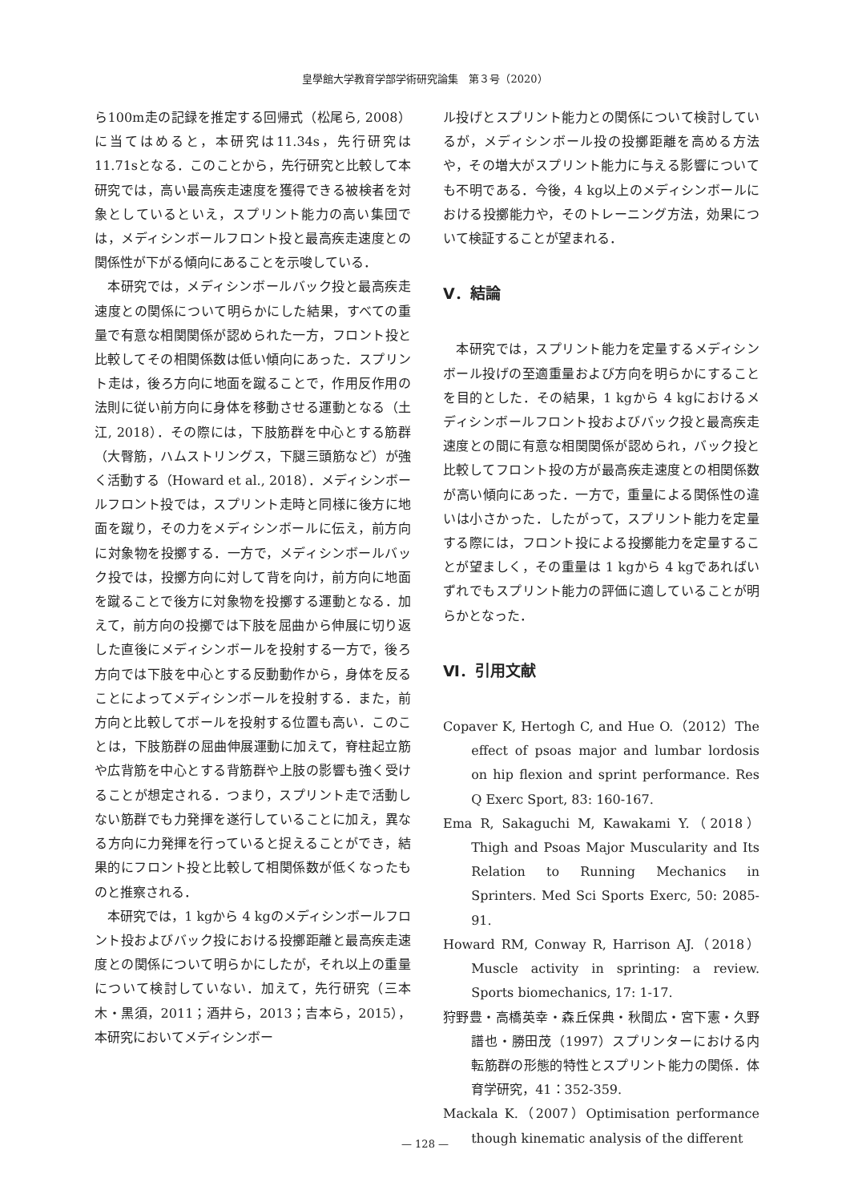皇學館大学教育学部学術研究論集　第３号（2020）
ら100m走の記録を推定する回帰式（松尾ら, 2008）に当てはめると，本研究は11.34s，先行研究は11.71sとなる．このことから，先行研究と比較して本研究では，高い最高疾走速度を獲得できる被検者を対象としているといえ，スプリント能力の高い集団では，メディシンボールフロント投と最高疾走速度との関係性が下がる傾向にあることを示唆している．
本研究では，メディシンボールバック投と最高疾走速度との関係について明らかにした結果，すべての重量で有意な相関関係が認められた一方，フロント投と比較してその相関係数は低い傾向にあった．スプリント走は，後ろ方向に地面を蹴ることで，作用反作用の法則に従い前方向に身体を移動させる運動となる（土江, 2018）．その際には，下肢筋群を中心とする筋群（大臀筋，ハムストリングス，下腿三頭筋など）が強く活動する（Howard et al., 2018）．メディシンボールフロント投では，スプリント走時と同様に後方に地面を蹴り，その力をメディシンボールに伝え，前方向に対象物を投擲する．一方で，メディシンボールバック投では，投擲方向に対して背を向け，前方向に地面を蹴ることで後方に対象物を投擲する運動となる．加えて，前方向の投擲では下肢を屈曲から伸展に切り返した直後にメディシンボールを投射する一方で，後ろ方向では下肢を中心とする反動動作から，身体を反ることによってメディシンボールを投射する．また，前方向と比較してボールを投射する位置も高い．このことは，下肢筋群の屈曲伸展運動に加えて，脊柱起立筋や広背筋を中心とする背筋群や上肢の影響も強く受けることが想定される．つまり，スプリント走で活動しない筋群でも力発揮を遂行していることに加え，異なる方向に力発揮を行っていると捉えることができ，結果的にフロント投と比較して相関係数が低くなったものと推察される．
本研究では，1 kgから 4 kgのメディシンボールフロント投およびバック投における投擲距離と最高疾走速度との関係について明らかにしたが，それ以上の重量について検討していない．加えて，先行研究（三本木・黒須，2011；酒井ら，2013；吉本ら，2015），本研究においてメディシンボー
ル投げとスプリント能力との関係について検討しているが，メディシンボール投の投擲距離を高める方法や，その増大がスプリント能力に与える影響についても不明である．今後，4 kg以上のメディシンボールにおける投擲能力や，そのトレーニング方法，効果について検証することが望まれる．
Ⅴ．結論
本研究では，スプリント能力を定量するメディシンボール投げの至適重量および方向を明らかにすることを目的とした．その結果，1 kgから 4 kgにおけるメディシンボールフロント投およびバック投と最高疾走速度との間に有意な相関関係が認められ，バック投と比較してフロント投の方が最高疾走速度との相関係数が高い傾向にあった．一方で，重量による関係性の違いは小さかった．したがって，スプリント能力を定量する際には，フロント投による投擲能力を定量することが望ましく，その重量は 1 kgから 4 kgであればいずれでもスプリント能力の評価に適していることが明らかとなった．
Ⅵ．引用文献
Copaver K, Hertogh C, and Hue O.（2012）The effect of psoas major and lumbar lordosis on hip flexion and sprint performance. Res Q Exerc Sport, 83: 160-167.
Ema R, Sakaguchi M, Kawakami Y.（2018）Thigh and Psoas Major Muscularity and Its Relation to Running Mechanics in Sprinters. Med Sci Sports Exerc, 50: 2085-91.
Howard RM, Conway R, Harrison AJ.（2018）Muscle activity in sprinting: a review. Sports biomechanics, 17: 1-17.
狩野豊・高橋英幸・森丘保典・秋間広・宮下憲・久野譜也・勝田茂（1997）スプリンターにおける内転筋群の形態的特性とスプリント能力の関係．体育学研究，41：352-359.
Mackala K.（2007）Optimisation performance though kinematic analysis of the different
— 128 —